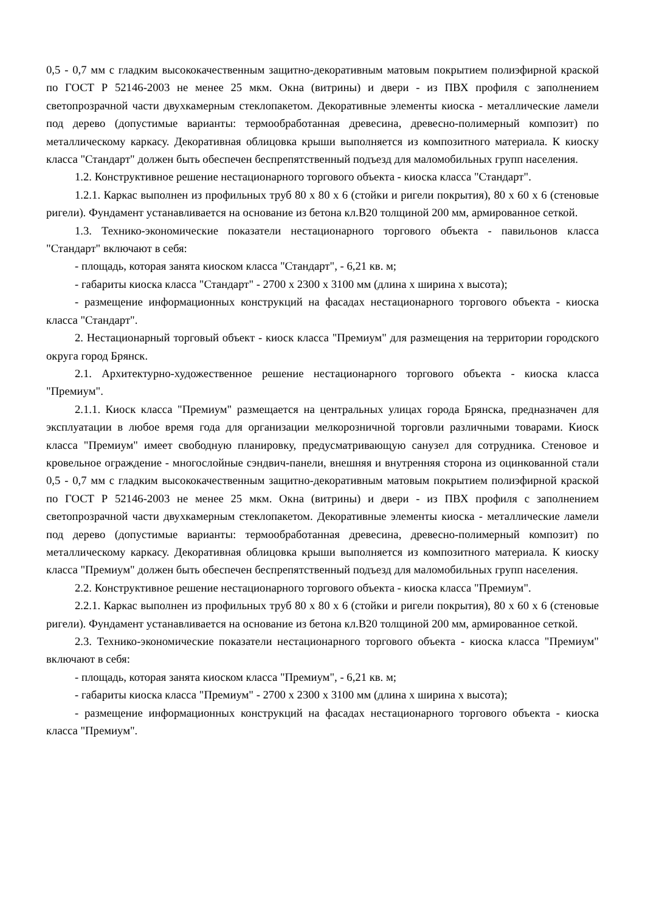0,5 - 0,7 мм с гладким высококачественным защитно-декоративным матовым покрытием полиэфирной краской по ГОСТ Р 52146-2003 не менее 25 мкм. Окна (витрины) и двери - из ПВХ профиля с заполнением светопрозрачной части двухкамерным стеклопакетом. Декоративные элементы киоска - металлические ламели под дерево (допустимые варианты: термообработанная древесина, древесно-полимерный композит) по металлическому каркасу. Декоративная облицовка крыши выполняется из композитного материала. К киоску класса "Стандарт" должен быть обеспечен беспрепятственный подъезд для маломобильных групп населения.
1.2. Конструктивное решение нестационарного торгового объекта - киоска класса "Стандарт".
1.2.1. Каркас выполнен из профильных труб 80 x 80 x 6 (стойки и ригели покрытия), 80 x 60 x 6 (стеновые ригели). Фундамент устанавливается на основание из бетона кл.B20 толщиной 200 мм, армированное сеткой.
1.3. Технико-экономические показатели нестационарного торгового объекта - павильонов класса "Стандарт" включают в себя:
- площадь, которая занята киоском класса "Стандарт", - 6,21 кв. м;
- габариты киоска класса "Стандарт" - 2700 x 2300 x 3100 мм (длина x ширина x высота);
- размещение информационных конструкций на фасадах нестационарного торгового объекта - киоска класса "Стандарт".
2. Нестационарный торговый объект - киоск класса "Премиум" для размещения на территории городского округа город Брянск.
2.1. Архитектурно-художественное решение нестационарного торгового объекта - киоска класса "Премиум".
2.1.1. Киоск класса "Премиум" размещается на центральных улицах города Брянска, предназначен для эксплуатации в любое время года для организации мелкорозничной торговли различными товарами. Киоск класса "Премиум" имеет свободную планировку, предусматривающую санузел для сотрудника. Стеновое и кровельное ограждение - многослойные сэндвич-панели, внешняя и внутренняя сторона из оцинкованной стали 0,5 - 0,7 мм с гладким высококачественным защитно-декоративным матовым покрытием полиэфирной краской по ГОСТ Р 52146-2003 не менее 25 мкм. Окна (витрины) и двери - из ПВХ профиля с заполнением светопрозрачной части двухкамерным стеклопакетом. Декоративные элементы киоска - металлические ламели под дерево (допустимые варианты: термообработанная древесина, древесно-полимерный композит) по металлическому каркасу. Декоративная облицовка крыши выполняется из композитного материала. К киоску класса "Премиум" должен быть обеспечен беспрепятственный подъезд для маломобильных групп населения.
2.2. Конструктивное решение нестационарного торгового объекта - киоска класса "Премиум".
2.2.1. Каркас выполнен из профильных труб 80 x 80 x 6 (стойки и ригели покрытия), 80 x 60 x 6 (стеновые ригели). Фундамент устанавливается на основание из бетона кл.B20 толщиной 200 мм, армированное сеткой.
2.3. Технико-экономические показатели нестационарного торгового объекта - киоска класса "Премиум" включают в себя:
- площадь, которая занята киоском класса "Премиум", - 6,21 кв. м;
- габариты киоска класса "Премиум" - 2700 x 2300 x 3100 мм (длина x ширина x высота);
- размещение информационных конструкций на фасадах нестационарного торгового объекта - киоска класса "Премиум".